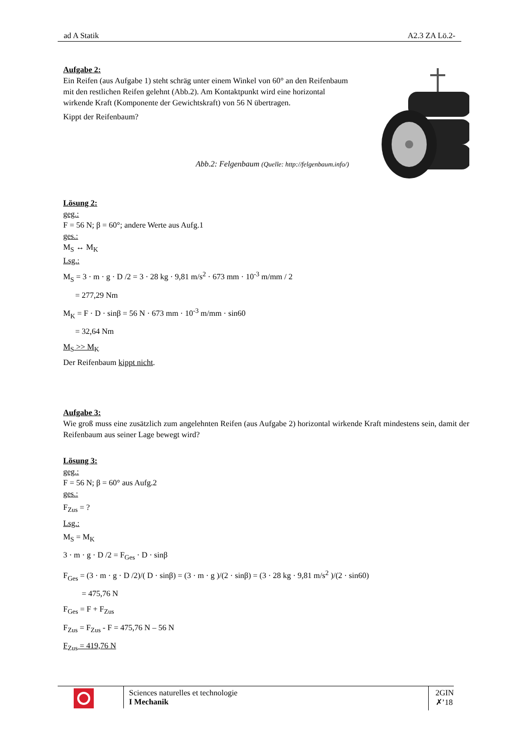ad A Statik A2.3 ZA Lö.2-
Aufgabe 2:
Ein Reifen (aus Aufgabe 1) steht schräg unter einem Winkel von 60° an den Reifenbaum mit den restlichen Reifen gelehnt (Abb.2). Am Kontaktpunkt wird eine horizontal wirkende Kraft (Komponente der Gewichtskraft) von 56 N übertragen.
Kippt der Reifenbaum?
Abb.2: Felgenbaum (Quelle: http://felgenbaum.info/)
Lösung 2:
geg.:
F = 56 N; β = 60°; andere Werte aus Aufg.1
ges.:
M<sub>S</sub> ↔ M<sub>K</sub>
Lsg.:
M<sub>S</sub> = 3 · m · g · D /2 = 3 · 28 kg · 9,81 m/s<sup>2</sup> · 673 mm · 10<sup>-3</sup> m/mm / 2
= 277,29 Nm
M<sub>K</sub> = F · D · sinβ = 56 N · 673 mm · 10<sup>-3</sup> m/mm · sin60
= 32,64 Nm
M<sub>S</sub> >> M<sub>K</sub>
Der Reifenbaum kippt nicht.
Aufgabe 3:
Wie groß muss eine zusätzlich zum angelehnten Reifen (aus Aufgabe 2) horizontal wirkende Kraft mindestens sein, damit der Reifenbaum aus seiner Lage bewegt wird?
Lösung 3:
geg.:
F = 56 N; β = 60° aus Aufg.2
ges.:
F<sub>Zus</sub> = ?
Lsg.:
M<sub>S</sub> = M<sub>K</sub>
3 · m · g · D /2 = F<sub>Ges</sub> · D · sinβ
F<sub>Ges</sub> = (3 · m · g · D /2)/( D · sinβ) = (3 · m · g )/(2 · sinβ) = (3 · 28 kg · 9,81 m/s<sup>2</sup> )/(2 · sin60)
= 475,76 N
F<sub>Ges</sub> = F + F<sub>Zus</sub>
F<sub>Zus</sub> = F<sub>Zus</sub> - F = 475,76 N – 56 N
F<sub>Zus</sub> = 419,76 N
Sciences naturelles et technologie
I Mechanik
2GIN
✗’18